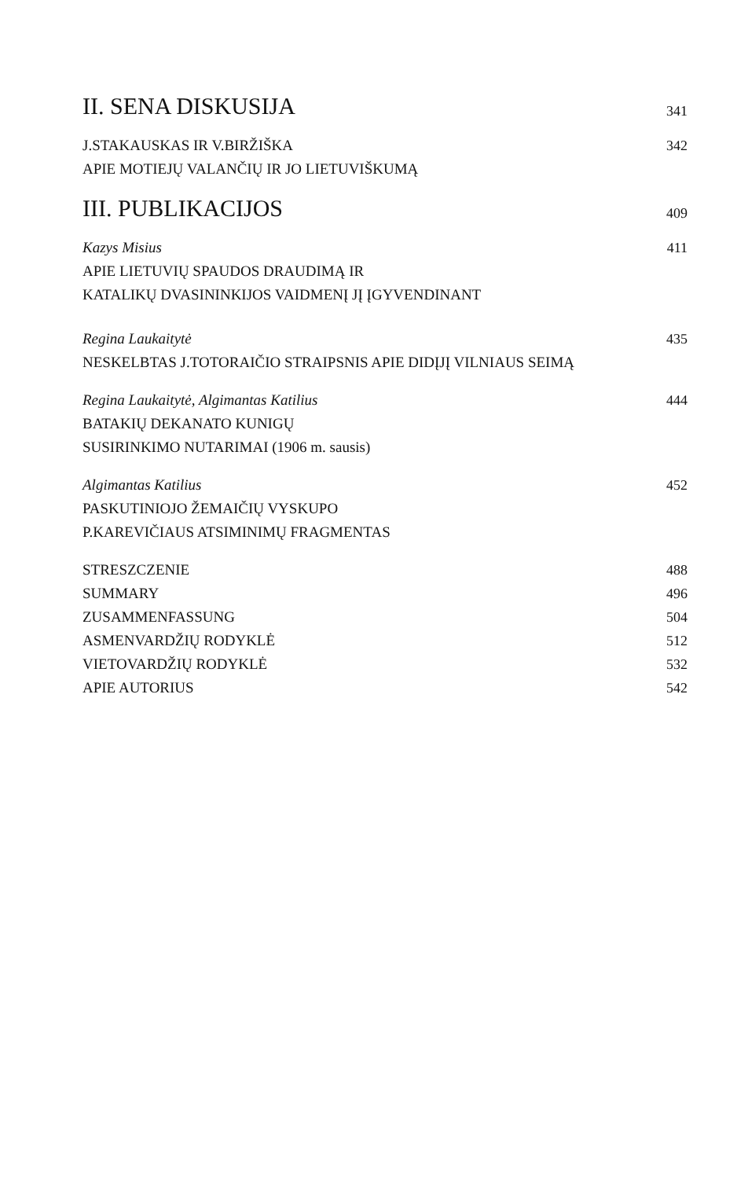II. SENA DISKUSIJA 341
J.STAKAUSKAS IR V.BIRŽIŠKA 342
APIE MOTIEJŲ VALANČIŲ IR JO LIETUVIŠKUMĄ
III. PUBLIKACIJOS 409
Kazys Misius 411
APIE LIETUVIŲ SPAUDOS DRAUDIMĄ IR
KATALIKŲ DVASININKIJOS VAIDMENĮ JĮ ĮGYVENDINANT
Regina Laukaitytė 435
NESKELBTAS J.TOTORAIČIO STRAIPSNIS APIE DIDĮJĮ VILNIAUS SEIMĄ
Regina Laukaitytė, Algimantas Katilius 444
BATAKIŲ DEKANATO KUNIGŲ
SUSIRINKIMO NUTARIMAI (1906 m. sausis)
Algimantas Katilius 452
PASKUTINIOJO ŽEMAIČIŲ VYSKUPO
P.KAREVIČIAUS ATSIMINIMŲ FRAGMENTAS
STRESZCZENIE 488
SUMMARY 496
ZUSAMMENFASSUNG 504
ASMENVARDŽIŲ RODYKLĖ 512
VIETOVARDŽIŲ RODYKLĖ 532
APIE AUTORIUS 542